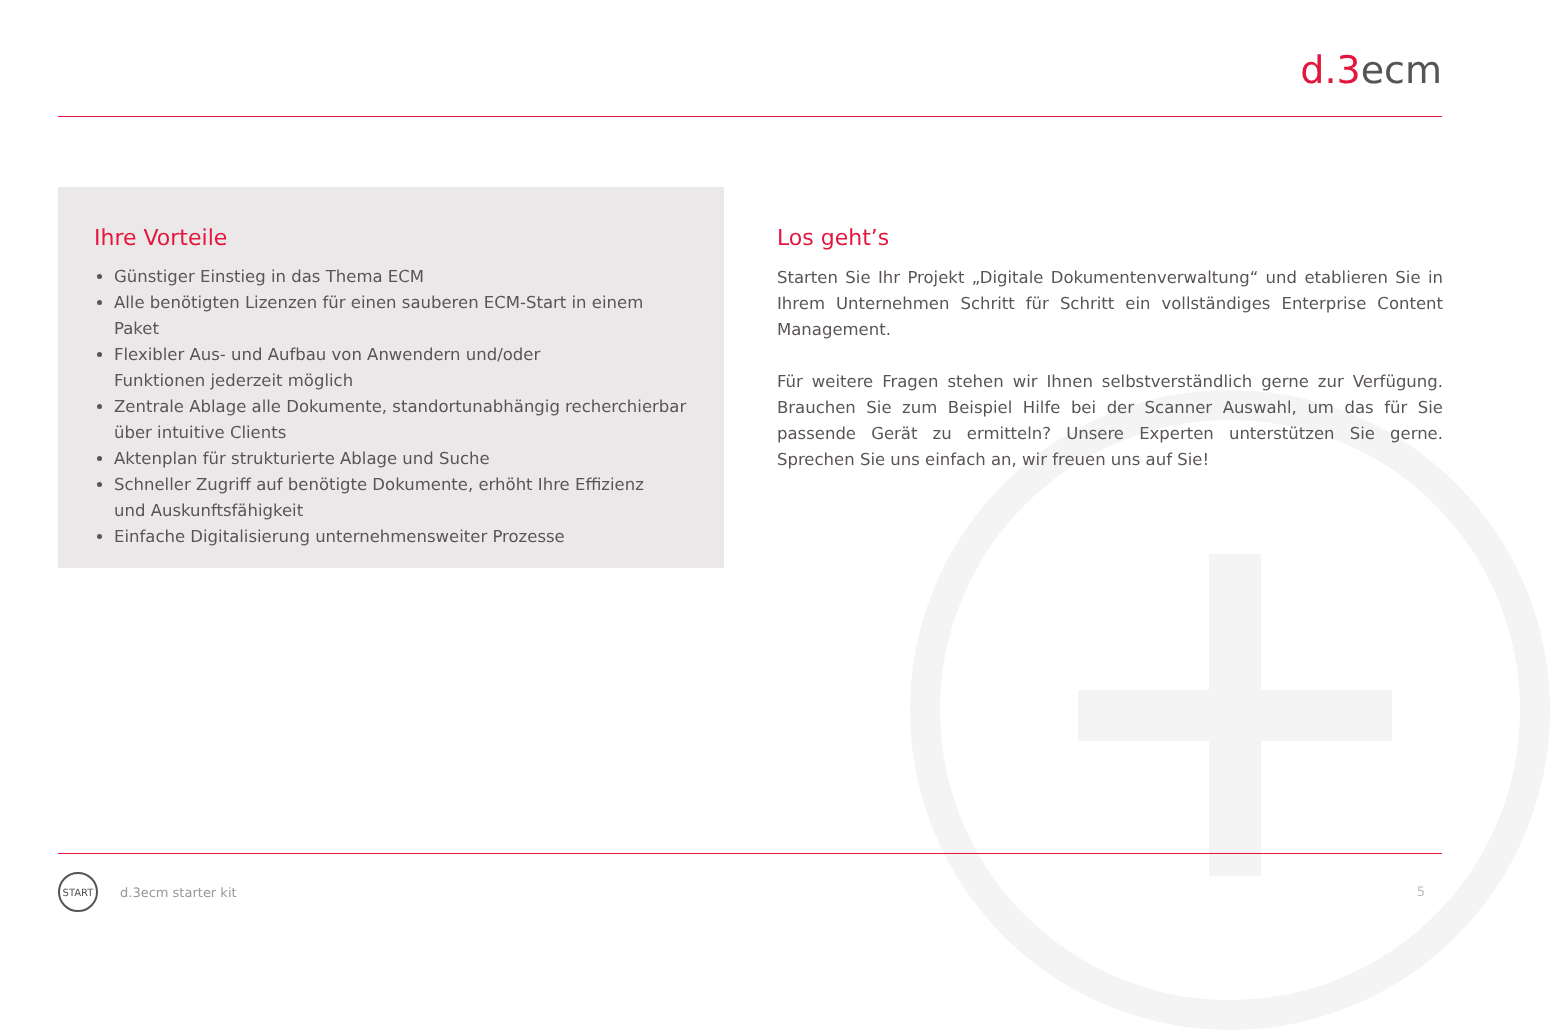d.3ecm
Ihre Vorteile
Günstiger Einstieg in das Thema ECM
Alle benötigten Lizenzen für einen sauberen ECM-Start in einem Paket
Flexibler Aus- und Aufbau von Anwendern und/oder
Funktionen jederzeit möglich
Zentrale Ablage alle Dokumente, standortunabhängig recherchierbar
über intuitive Clients
Aktenplan für strukturierte Ablage und Suche
Schneller Zugriff auf benötigte Dokumente, erhöht Ihre Effizienz
und Auskunftsfähigkeit
Einfache Digitalisierung unternehmensweiter Prozesse
Los geht’s
Starten Sie Ihr Projekt „Digitale Dokumentenverwaltung“ und etablieren Sie in Ihrem Unternehmen Schritt für Schritt ein vollständiges Enterprise Content Management.
Für weitere Fragen stehen wir Ihnen selbstverständlich gerne zur Verfügung. Brauchen Sie zum Beispiel Hilfe bei der Scanner Auswahl, um das für Sie passende Gerät zu ermitteln? Unsere Experten unterstützen Sie gerne. Sprechen Sie uns einfach an, wir freuen uns auf Sie!
START
d.3ecm starter kit
5